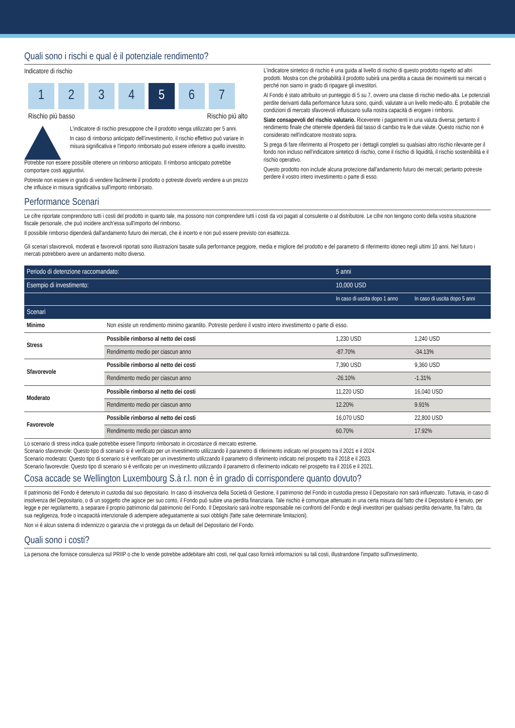Quali sono i rischi e qual è il potenziale rendimento?
Indicatore di rischio
1 2 3 4 5 6 7
Rischio più basso Rischio più alto
L'indicatore di rischio presuppone che il prodotto venga utilizzato per 5 anni.
In caso di rimborso anticipato dell'investimento, il rischio effettivo può variare in misura significativa e l'importo rimborsato può essere inferiore a quello investito.
Potrebbe non essere possibile ottenere un rimborso anticipato. Il rimborso anticipato potrebbe comportare costi aggiuntivi.
Potreste non essere in grado di vendere facilmente il prodotto o potreste doverlo vendere a un prezzo che influisce in misura significativa sull'importo rimborsato.
L'indicatore sintetico di rischio è una guida al livello di rischio di questo prodotto rispetto ad altri prodotti. Mostra con che probabilità il prodotto subirà una perdita a causa dei movimenti sui mercati o perché non siamo in grado di ripagare gli investitori.
Al Fondo è stato attribuito un punteggio di 5 su 7, ovvero una classe di rischio medio-alta. Le potenziali perdite derivanti dalla performance futura sono, quindi, valutate a un livello medio-alto. È probabile che condizioni di mercato sfavorevoli influiscano sulla nostra capacità di erogare i rimborsi.
Siate consapevoli del rischio valutario. Riceverete i pagamenti in una valuta diversa; pertanto il rendimento finale che otterrete dipenderà dal tasso di cambio tra le due valute. Questo rischio non è considerato nell'indicatore mostrato sopra.
Si prega di fare riferimento al Prospetto per i dettagli completi su qualsiasi altro rischio rilevante per il fondo non incluso nell'indicatore sintetico di rischio, come il rischio di liquidità, il rischio sostenibilità e il rischio operativo.
Questo prodotto non include alcuna protezione dall'andamento futuro dei mercati; pertanto potreste perdere il vostro intero investimento o parte di esso.
Performance Scenari
Le cifre riportate comprendono tutti i costi del prodotto in quanto tale, ma possono non comprendere tutti i costi da voi pagati al consulente o al distributore. Le cifre non tengono conto della vostra situazione fiscale personale, che può incidere anch'essa sull'importo del rimborso.
Il possibile rimborso dipenderà dall'andamento futuro dei mercati, che è incerto e non può essere previsto con esattezza.
Gli scenari sfavorevoli, moderati e favorevoli riportati sono illustrazioni basate sulla performance peggiore, media e migliore del prodotto e del parametro di riferimento idoneo negli ultimi 10 anni. Nel futuro i mercati potrebbero avere un andamento molto diverso.
| Periodo di detenzione raccomandato: | | 5 anni | |
| --- | --- | --- | --- |
| Esempio di investimento: | | 10,000 USD | |
| | | In caso di uscita dopo 1 anno | In caso di uscita dopo 5 anni |
| Scenari | | | |
| Minimo | Non esiste un rendimento minimo garantito. Potreste perdere il vostro intero investimento o parte di esso. | | |
| Stress | Possibile rimborso al netto dei costi | 1,230 USD | 1,240 USD |
| | Rendimento medio per ciascun anno | -87.70% | -34.13% |
| Sfavorevole | Possibile rimborso al netto dei costi | 7,390 USD | 9,360 USD |
| | Rendimento medio per ciascun anno | -26.10% | -1.31% |
| Moderato | Possibile rimborso al netto dei costi | 11,220 USD | 16,040 USD |
| | Rendimento medio per ciascun anno | 12.20% | 9.91% |
| Favorevole | Possibile rimborso al netto dei costi | 16,070 USD | 22,800 USD |
| | Rendimento medio per ciascun anno | 60.70% | 17.92% |
Lo scenario di stress indica quale potrebbe essere l'importo rimborsato in circostanze di mercato estreme.
Scenario sfavorevole: Questo tipo di scenario si è verificato per un investimento utilizzando il parametro di riferimento indicato nel prospetto tra il 2021 e il 2024.
Scenario moderato: Questo tipo di scenario si è verificato per un investimento utilizzando il parametro di riferimento indicato nel prospetto tra il 2018 e il 2023.
Scenario favorevole: Questo tipo di scenario si è verificato per un investimento utilizzando il parametro di riferimento indicato nel prospetto tra il 2016 e il 2021.
Cosa accade se Wellington Luxembourg S.à r.l. non è in grado di corrispondere quanto dovuto?
Il patrimonio del Fondo è detenuto in custodia dal suo depositario. In caso di insolvenza della Società di Gestione, il patrimonio del Fondo in custodia presso il Depositario non sarà influenzato. Tuttavia, in caso di insolvenza del Depositario, o di un soggetto che agisce per suo conto, il Fondo può subire una perdita finanziaria. Tale rischio è comunque attenuato in una certa misura dal fatto che il Depositario è tenuto, per legge e per regolamento, a separare il proprio patrimonio dal patrimonio del Fondo. Il Depositario sarà inoltre responsabile nei confronti del Fondo e degli investitori per qualsiasi perdita derivante, fra l'altro, da sua negligenza, frode o incapacità intenzionale di adempiere adeguatamente ai suoi obblighi (fatte salve determinate limitazioni).
Non vi è alcun sistema di indennizzo o garanzia che vi protegga da un default del Depositario del Fondo.
Quali sono i costi?
La persona che fornisce consulenza sul PRIIP o che lo vende potrebbe addebitare altri costi, nel qual caso fornirà informazioni su tali costi, illustrandone l'impatto sull'investimento.